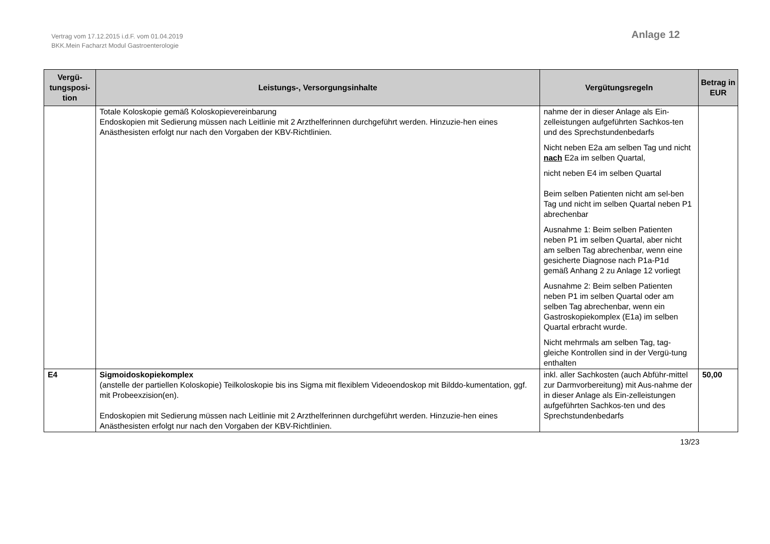Vertrag vom 17.12.2015 i.d.F. vom 01.04.2019
BKK.Mein Facharzt Modul Gastroenterologie
Anlage 12
| Vergü- tungsposi- tion | Leistungs-, Versorgungsinhalte | Vergütungsregeln | Betrag in EUR |
| --- | --- | --- | --- |
| | Totale Koloskopie gemäß Koloskopievereinbarung Endoskopien mit Sedierung müssen nach Leitlinie mit 2 Arzthelferinnen durchgeführt werden. Hinzuzie-hen eines Anästhesisten erfolgt nur nach den Vorgaben der KBV-Richtlinien. | nahme der in dieser Anlage als Ein-zelleistungen aufgeführten Sachkos-ten und des Sprechstundenbedarfs Nicht neben E2a am selben Tag und nicht nach E2a im selben Quartal, nicht neben E4 im selben Quartal Beim selben Patienten nicht am sel-ben Tag und nicht im selben Quartal neben P1 abrechenbar Ausnahme 1: Beim selben Patienten neben P1 im selben Quartal, aber nicht am selben Tag abrechenbar, wenn eine gesicherte Diagnose nach P1a-P1d gemäß Anhang 2 zu Anlage 12 vorliegt Ausnahme 2: Beim selben Patienten neben P1 im selben Quartal oder am selben Tag abrechenbar, wenn ein Gastroskopiekomplex (E1a) im selben Quartal erbracht wurde. Nicht mehrmals am selben Tag, tag-gleiche Kontrollen sind in der Vergü-tung enthalten | |
| E4 | Sigmoidoskopiekomplex (anstelle der partiellen Koloskopie) Teilkoloskopie bis ins Sigma mit flexiblem Videoendoskop mit Bilddo-kumentation, ggf. mit Probeexzision(en). Endoskopien mit Sedierung müssen nach Leitlinie mit 2 Arzthelferinnen durchgeführt werden. Hinzuzie-hen eines Anästhesisten erfolgt nur nach den Vorgaben der KBV-Richtlinien. | inkl. aller Sachkosten (auch Abführ-mittel zur Darmvorbereitung) mit Aus-nahme der in dieser Anlage als Ein-zelleistungen aufgeführten Sachkos-ten und des Sprechstundenbedarfs | 50,00 |
13/23